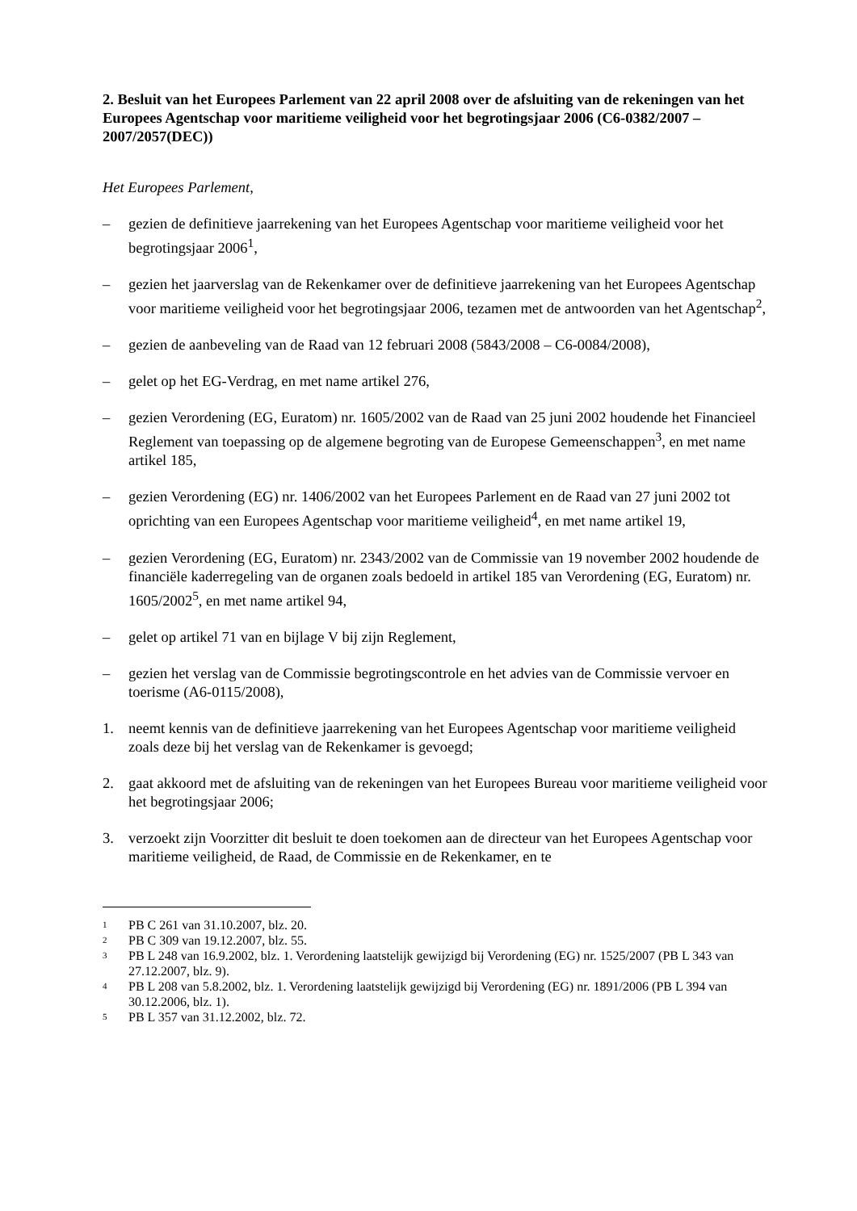2. Besluit van het Europees Parlement van 22 april 2008 over de afsluiting van de rekeningen van het Europees Agentschap voor maritieme veiligheid voor het begrotingsjaar 2006 (C6-0382/2007 – 2007/2057(DEC))
Het Europees Parlement,
– gezien de definitieve jaarrekening van het Europees Agentschap voor maritieme veiligheid voor het begrotingsjaar 2006<sup>1</sup>,
– gezien het jaarverslag van de Rekenkamer over de definitieve jaarrekening van het Europees Agentschap voor maritieme veiligheid voor het begrotingsjaar 2006, tezamen met de antwoorden van het Agentschap<sup>2</sup>,
– gezien de aanbeveling van de Raad van 12 februari 2008 (5843/2008 – C6-0084/2008),
– gelet op het EG-Verdrag, en met name artikel 276,
– gezien Verordening (EG, Euratom) nr. 1605/2002 van de Raad van 25 juni 2002 houdende het Financieel Reglement van toepassing op de algemene begroting van de Europese Gemeenschappen<sup>3</sup>, en met name artikel 185,
– gezien Verordening (EG) nr. 1406/2002 van het Europees Parlement en de Raad van 27 juni 2002 tot oprichting van een Europees Agentschap voor maritieme veiligheid<sup>4</sup>, en met name artikel 19,
– gezien Verordening (EG, Euratom) nr. 2343/2002 van de Commissie van 19 november 2002 houdende de financiële kaderregeling van de organen zoals bedoeld in artikel 185 van Verordening (EG, Euratom) nr. 1605/2002<sup>5</sup>, en met name artikel 94,
– gelet op artikel 71 van en bijlage V bij zijn Reglement,
– gezien het verslag van de Commissie begrotingscontrole en het advies van de Commissie vervoer en toerisme (A6-0115/2008),
1. neemt kennis van de definitieve jaarrekening van het Europees Agentschap voor maritieme veiligheid zoals deze bij het verslag van de Rekenkamer is gevoegd;
2. gaat akkoord met de afsluiting van de rekeningen van het Europees Bureau voor maritieme veiligheid voor het begrotingsjaar 2006;
3. verzoekt zijn Voorzitter dit besluit te doen toekomen aan de directeur van het Europees Agentschap voor maritieme veiligheid, de Raad, de Commissie en de Rekenkamer, en te
1 PB C 261 van 31.10.2007, blz. 20.
2 PB C 309 van 19.12.2007, blz. 55.
3 PB L 248 van 16.9.2002, blz. 1. Verordening laatstelijk gewijzigd bij Verordening (EG) nr. 1525/2007 (PB L 343 van 27.12.2007, blz. 9).
4 PB L 208 van 5.8.2002, blz. 1. Verordening laatstelijk gewijzigd bij Verordening (EG) nr. 1891/2006 (PB L 394 van 30.12.2006, blz. 1).
5 PB L 357 van 31.12.2002, blz. 72.